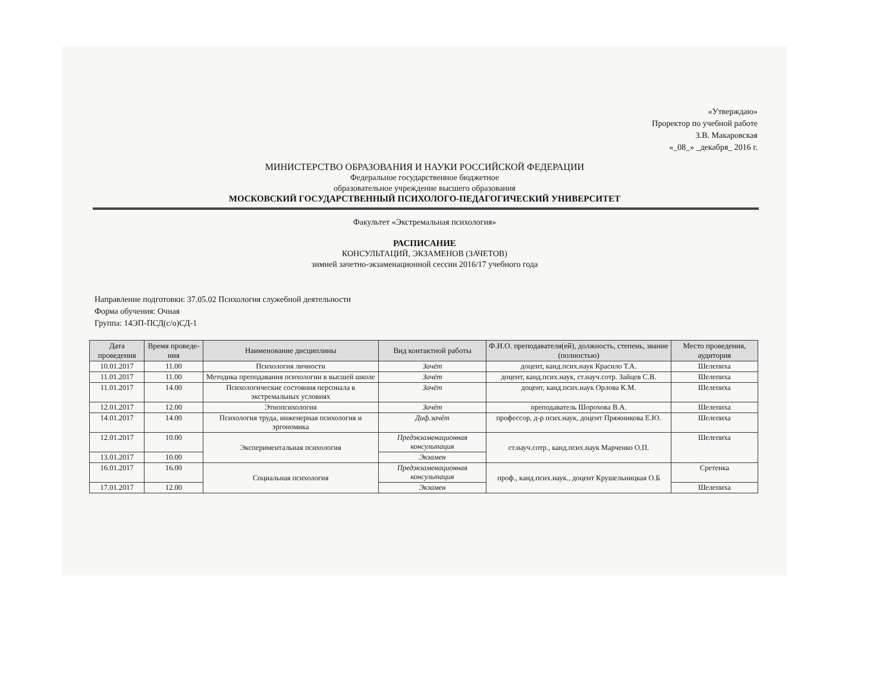«Утверждаю»
Проректор по учебной работе
З.В. Макаровская
«_08_» _декабря_ 2016 г.
МИНИСТЕРСТВО ОБРАЗОВАНИЯ И НАУКИ РОССИЙСКОЙ ФЕДЕРАЦИИ
Федеральное государственное бюджетное
образовательное учреждение высшего образования
МОСКОВСКИЙ ГОСУДАРСТВЕННЫЙ ПСИХОЛОГО-ПЕДАГОГИЧЕСКИЙ УНИВЕРСИТЕТ
Факультет «Экстремальная психология»
РАСПИСАНИЕ
КОНСУЛЬТАЦИЙ, ЭКЗАМЕНОВ (ЗАЧЕТОВ)
зимней зачетно-экзаменационной сессии 2016/17 учебного года
Направление подготовки: 37.05.02 Психология служебной деятельности
Форма обучения: Очная
Группа: 14ЭП-ПСД(с/о)СД-1
| Дата проведения | Время проведе-ния | Наименование дисциплины | Вид контактной работы | Ф.И.О. преподавателя(ей), должность, степень, звание (полностью) | Место проведения, аудитория |
| --- | --- | --- | --- | --- | --- |
| 10.01.2017 | 11.00 | Психология личности | Зачёт | доцент, канд.псих.наук Красило Т.А. | Шелепиха |
| 11.01.2017 | 11.00 | Методика преподавания психологии в высшей школе | Зачёт | доцент, канд.псих.наук, ст.науч.сотр. Зайцев С.В. | Шелепиха |
| 11.01.2017 | 14.00 | Психологические состояния персонала в экстремальных условиях | Зачёт | доцент, канд.псих.наук Орлова К.М. | Шелепиха |
| 12.01.2017 | 12.00 | Этнопсихология | Зачёт | преподаватель Шорохова В.А. | Шелепиха |
| 14.01.2017 | 14.00 | Психология труда, инженерная психология и эргономика | Диф.зачёт | профессор, д-р псих.наук, доцент Пряжникова Е.Ю. | Шелепиха |
| 12.01.2017 | 10.00 | Экспериментальная психология | Предэкзаменационная консультация | ст.науч.сотр., канд.псих.наук Марченко О.П. | Шелепиха |
| 13.01.2017 | 10.00 | | Экзамен | | |
| 16.01.2017 | 16.00 | Социальная психология | Предэкзаменационная консультация | проф., канд.псих.наук., доцент Крушельницкая О.Б | Сретенка |
| 17.01.2017 | 12.00 | | Экзамен | | Шелепиха |